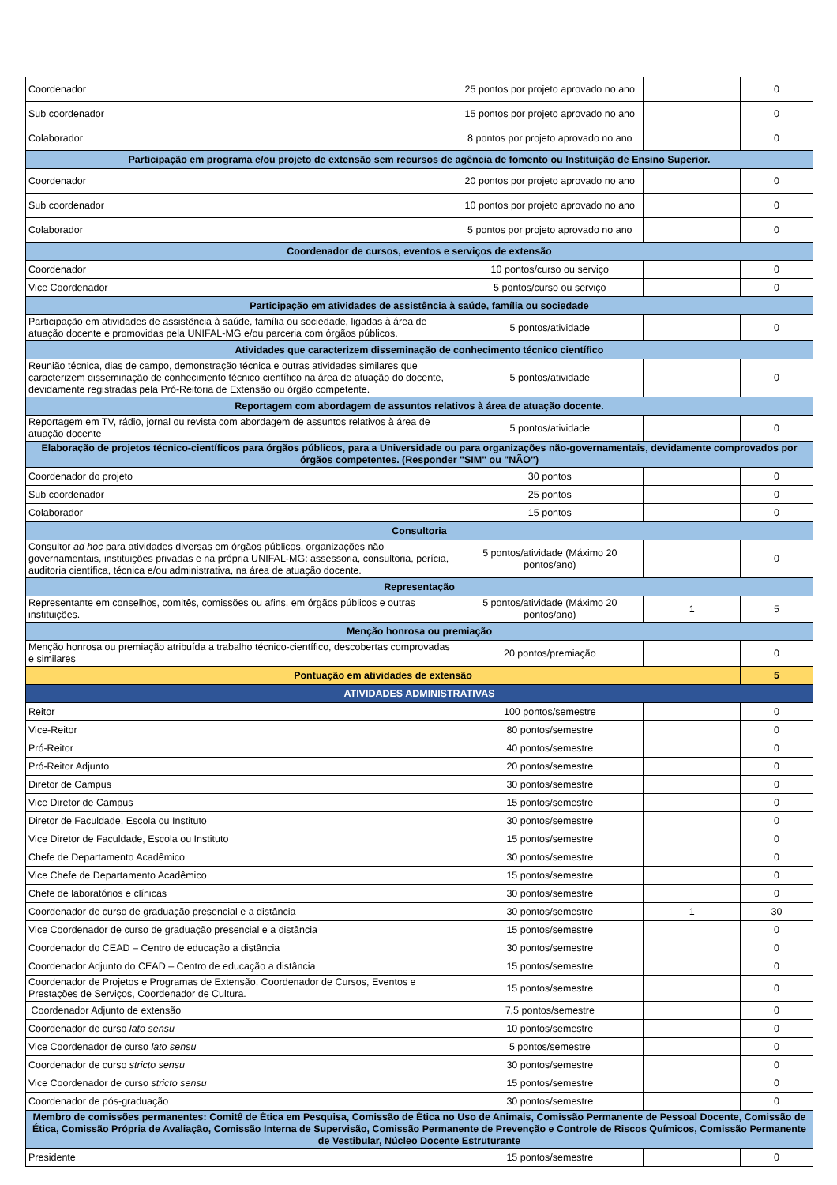| Coordenador | 25 pontos por projeto aprovado no ano | | 0 |
| Sub coordenador | 15 pontos por projeto aprovado no ano | | 0 |
| Colaborador | 8 pontos por projeto aprovado no ano | | 0 |
| Participação em programa e/ou projeto de extensão sem recursos de agência de fomento ou Instituição de Ensino Superior. | | | |
| Coordenador | 20 pontos por projeto aprovado no ano | | 0 |
| Sub coordenador | 10 pontos por projeto aprovado no ano | | 0 |
| Colaborador | 5 pontos por projeto aprovado no ano | | 0 |
| Coordenador de cursos, eventos e serviços de extensão | | | |
| Coordenador | 10 pontos/curso ou serviço | | 0 |
| Vice Coordenador | 5 pontos/curso ou serviço | | 0 |
| Participação em atividades de assistência à saúde, família ou sociedade | | | |
| Participação em atividades de assistência à saúde, família ou sociedade, ligadas à área de atuação docente e promovidas pela UNIFAL-MG e/ou parceria com órgãos públicos. | 5 pontos/atividade | | 0 |
| Atividades que caracterizem disseminação de conhecimento técnico científico | | | |
| Reunião técnica, dias de campo, demonstração técnica e outras atividades similares que caracterizem disseminação de conhecimento técnico científico na área de atuação do docente, devidamente registradas pela Pró-Reitoria de Extensão ou órgão competente. | 5 pontos/atividade | | 0 |
| Reportagem com abordagem de assuntos relativos à área de atuação docente. | | | |
| Reportagem em TV, rádio, jornal ou revista com abordagem de assuntos relativos à área de atuação docente | 5 pontos/atividade | | 0 |
| Elaboração de projetos técnico-científicos para órgãos públicos, para a Universidade ou para organizações não-governamentais, devidamente comprovados por órgãos competentes. (Responder "SIM" ou "NÃO") | | | |
| Coordenador do projeto | 30 pontos | | 0 |
| Sub coordenador | 25 pontos | | 0 |
| Colaborador | 15 pontos | | 0 |
| Consultoria | | | |
| Consultor ad hoc para atividades diversas em órgãos públicos, organizações não governamentais, instituições privadas e na própria UNIFAL-MG: assessoria, consultoria, perícia, auditoria científica, técnica e/ou administrativa, na área de atuação docente. | 5 pontos/atividade (Máximo 20 pontos/ano) | | 0 |
| Representação | | | |
| Representante em conselhos, comitês, comissões ou afins, em órgãos públicos e outras instituições. | 5 pontos/atividade (Máximo 20 pontos/ano) | 1 | 5 |
| Menção honrosa ou premiação | | | |
| Menção honrosa ou premiação atribuída a trabalho técnico-científico, descobertas comprovadas e similares | 20 pontos/premiação | | 0 |
| Pontuação em atividades de extensão | | | 5 |
| ATIVIDADES ADMINISTRATIVAS | | | |
| Reitor | 100 pontos/semestre | | 0 |
| Vice-Reitor | 80 pontos/semestre | | 0 |
| Pró-Reitor | 40 pontos/semestre | | 0 |
| Pró-Reitor Adjunto | 20 pontos/semestre | | 0 |
| Diretor de Campus | 30 pontos/semestre | | 0 |
| Vice Diretor de Campus | 15 pontos/semestre | | 0 |
| Diretor de Faculdade, Escola ou Instituto | 30 pontos/semestre | | 0 |
| Vice Diretor de Faculdade, Escola ou Instituto | 15 pontos/semestre | | 0 |
| Chefe de Departamento Acadêmico | 30 pontos/semestre | | 0 |
| Vice Chefe de Departamento Acadêmico | 15 pontos/semestre | | 0 |
| Chefe de laboratórios e clínicas | 30 pontos/semestre | | 0 |
| Coordenador de curso de graduação presencial e a distância | 30 pontos/semestre | 1 | 30 |
| Vice Coordenador de curso de graduação presencial e a distância | 15 pontos/semestre | | 0 |
| Coordenador do CEAD – Centro de educação a distância | 30 pontos/semestre | | 0 |
| Coordenador Adjunto do CEAD – Centro de educação a distância | 15 pontos/semestre | | 0 |
| Coordenador de Projetos e Programas de Extensão, Coordenador de Cursos, Eventos e Prestações de Serviços, Coordenador de Cultura. | 15 pontos/semestre | | 0 |
| Coordenador Adjunto de extensão | 7,5 pontos/semestre | | 0 |
| Coordenador de curso lato sensu | 10 pontos/semestre | | 0 |
| Vice Coordenador de curso lato sensu | 5 pontos/semestre | | 0 |
| Coordenador de curso stricto sensu | 30 pontos/semestre | | 0 |
| Vice Coordenador de curso stricto sensu | 15 pontos/semestre | | 0 |
| Coordenador de pós-graduação | 30 pontos/semestre | | 0 |
| Membro de comissões permanentes: Comitê de Ética em Pesquisa, Comissão de Ética no Uso de Animais, Comissão Permanente de Pessoal Docente, Comissão de Ética, Comissão Própria de Avaliação, Comissão Interna de Supervisão, Comissão Permanente de Prevenção e Controle de Riscos Químicos, Comissão Permanente de Vestibular, Núcleo Docente Estruturante | | | |
| Presidente | 15 pontos/semestre | | 0 |